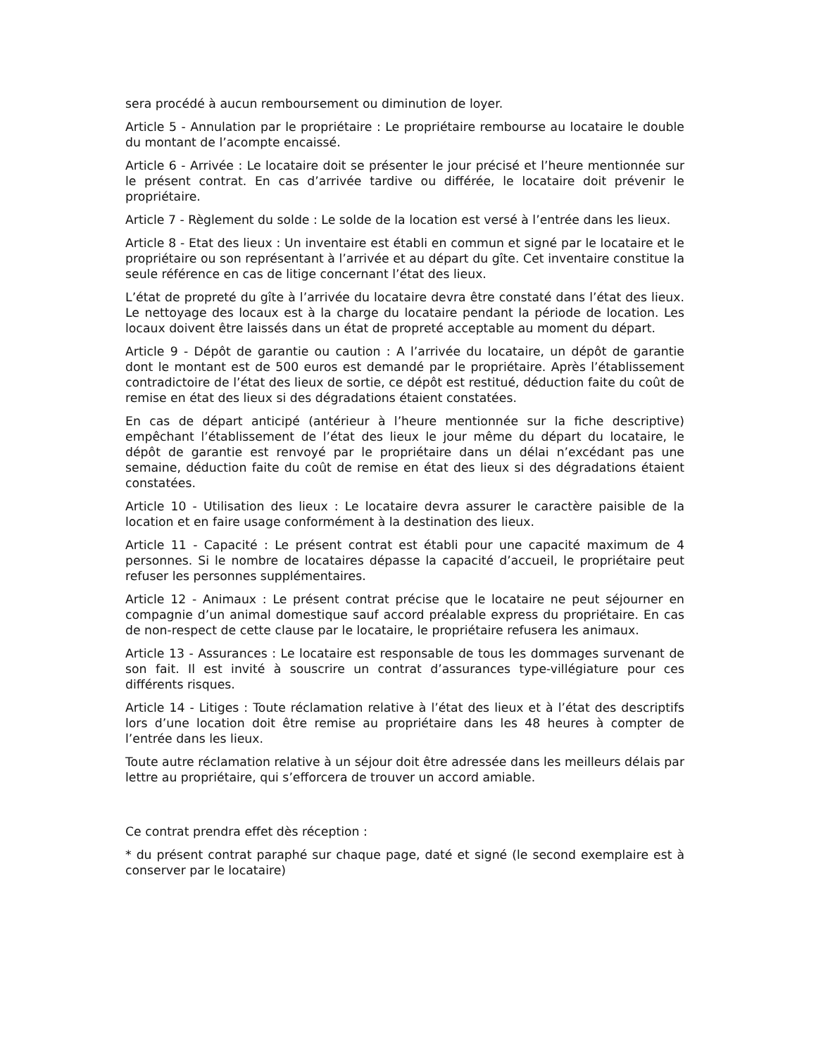sera procédé à aucun remboursement ou diminution de loyer.
Article 5 - Annulation par le propriétaire : Le propriétaire rembourse au locataire le double du montant de l’acompte encaissé.
Article 6 - Arrivée : Le locataire doit se présenter le jour précisé et l’heure mentionnée sur le présent contrat. En cas d’arrivée tardive ou différée, le locataire doit prévenir le propriétaire.
Article 7 - Règlement du solde : Le solde de la location est versé à l’entrée dans les lieux.
Article 8 - Etat des lieux : Un inventaire est établi en commun et signé par le locataire et le propriétaire ou son représentant à l’arrivée et au départ du gîte. Cet inventaire constitue la seule référence en cas de litige concernant l’état des lieux.
L’état de propreté du gîte à l’arrivée du locataire devra être constaté dans l’état des lieux. Le nettoyage des locaux est à la charge du locataire pendant la période de location. Les locaux doivent être laissés dans un état de propreté acceptable au moment du départ.
Article 9 - Dépôt de garantie ou caution : A l’arrivée du locataire, un dépôt de garantie dont le montant est de 500 euros est demandé par le propriétaire. Après l’établissement contradictoire de l’état des lieux de sortie, ce dépôt est restitué, déduction faite du coût de remise en état des lieux si des dégradations étaient constatées.
En cas de départ anticipé (antérieur à l’heure mentionnée sur la fiche descriptive) empêchant l’établissement de l’état des lieux le jour même du départ du locataire, le dépôt de garantie est renvoyé par le propriétaire dans un délai n’excédant pas une semaine, déduction faite du coût de remise en état des lieux si des dégradations étaient constatées.
Article 10 - Utilisation des lieux : Le locataire devra assurer le caractère paisible de la location et en faire usage conformément à la destination des lieux.
Article 11 - Capacité : Le présent contrat est établi pour une capacité maximum de 4 personnes. Si le nombre de locataires dépasse la capacité d’accueil, le propriétaire peut refuser les personnes supplémentaires.
Article 12 - Animaux : Le présent contrat précise que le locataire ne peut séjourner en compagnie d’un animal domestique sauf accord préalable express du propriétaire. En cas de non-respect de cette clause par le locataire, le propriétaire refusera les animaux.
Article 13 - Assurances : Le locataire est responsable de tous les dommages survenant de son fait. Il est invité à souscrire un contrat d’assurances type-villégiature pour ces différents risques.
Article 14 - Litiges : Toute réclamation relative à l’état des lieux et à l’état des descriptifs lors d’une location doit être remise au propriétaire dans les 48 heures à compter de l’entrée dans les lieux.
Toute autre réclamation relative à un séjour doit être adressée dans les meilleurs délais par lettre au propriétaire, qui s’efforcera de trouver un accord amiable.
Ce contrat prendra effet dès réception :
* du présent contrat paraphé sur chaque page, daté et signé (le second exemplaire est à conserver par le locataire)